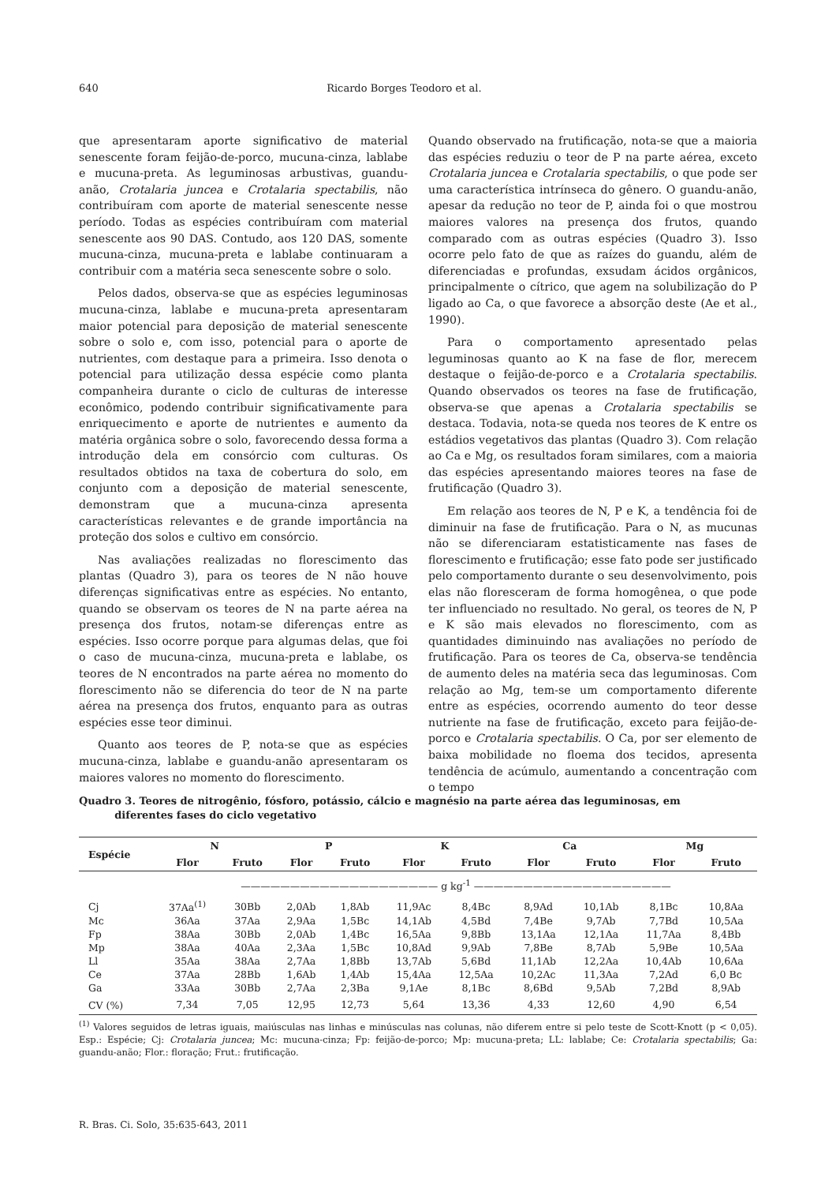640 Ricardo Borges Teodoro et al.
que apresentaram aporte significativo de material senescente foram feijão-de-porco, mucuna-cinza, lablabe e mucuna-preta. As leguminosas arbustivas, guandu-anão, Crotalaria juncea e Crotalaria spectabilis, não contribuíram com aporte de material senescente nesse período. Todas as espécies contribuíram com material senescente aos 90 DAS. Contudo, aos 120 DAS, somente mucuna-cinza, mucuna-preta e lablabe continuaram a contribuir com a matéria seca senescente sobre o solo.
Pelos dados, observa-se que as espécies leguminosas mucuna-cinza, lablabe e mucuna-preta apresentaram maior potencial para deposição de material senescente sobre o solo e, com isso, potencial para o aporte de nutrientes, com destaque para a primeira. Isso denota o potencial para utilização dessa espécie como planta companheira durante o ciclo de culturas de interesse econômico, podendo contribuir significativamente para enriquecimento e aporte de nutrientes e aumento da matéria orgânica sobre o solo, favorecendo dessa forma a introdução dela em consórcio com culturas. Os resultados obtidos na taxa de cobertura do solo, em conjunto com a deposição de material senescente, demonstram que a mucuna-cinza apresenta características relevantes e de grande importância na proteção dos solos e cultivo em consórcio.
Nas avaliações realizadas no florescimento das plantas (Quadro 3), para os teores de N não houve diferenças significativas entre as espécies. No entanto, quando se observam os teores de N na parte aérea na presença dos frutos, notam-se diferenças entre as espécies. Isso ocorre porque para algumas delas, que foi o caso de mucuna-cinza, mucuna-preta e lablabe, os teores de N encontrados na parte aérea no momento do florescimento não se diferencia do teor de N na parte aérea na presença dos frutos, enquanto para as outras espécies esse teor diminui.
Quanto aos teores de P, nota-se que as espécies mucuna-cinza, lablabe e guandu-anão apresentaram os maiores valores no momento do florescimento.
Quando observado na frutificação, nota-se que a maioria das espécies reduziu o teor de P na parte aérea, exceto Crotalaria juncea e Crotalaria spectabilis, o que pode ser uma característica intrínseca do gênero. O guandu-anão, apesar da redução no teor de P, ainda foi o que mostrou maiores valores na presença dos frutos, quando comparado com as outras espécies (Quadro 3). Isso ocorre pelo fato de que as raízes do guandu, além de diferenciadas e profundas, exsudam ácidos orgânicos, principalmente o cítrico, que agem na solubilização do P ligado ao Ca, o que favorece a absorção deste (Ae et al., 1990).
Para o comportamento apresentado pelas leguminosas quanto ao K na fase de flor, merecem destaque o feijão-de-porco e a Crotalaria spectabilis. Quando observados os teores na fase de frutificação, observa-se que apenas a Crotalaria spectabilis se destaca. Todavia, nota-se queda nos teores de K entre os estádios vegetativos das plantas (Quadro 3). Com relação ao Ca e Mg, os resultados foram similares, com a maioria das espécies apresentando maiores teores na fase de frutificação (Quadro 3).
Em relação aos teores de N, P e K, a tendência foi de diminuir na fase de frutificação. Para o N, as mucunas não se diferenciaram estatisticamente nas fases de florescimento e frutificação; esse fato pode ser justificado pelo comportamento durante o seu desenvolvimento, pois elas não floresceram de forma homogênea, o que pode ter influenciado no resultado. No geral, os teores de N, P e K são mais elevados no florescimento, com as quantidades diminuindo nas avaliações no período de frutificação. Para os teores de Ca, observa-se tendência de aumento deles na matéria seca das leguminosas. Com relação ao Mg, tem-se um comportamento diferente entre as espécies, ocorrendo aumento do teor desse nutriente na fase de frutificação, exceto para feijão-de-porco e Crotalaria spectabilis. O Ca, por ser elemento de baixa mobilidade no floema dos tecidos, apresenta tendência de acúmulo, aumentando a concentração com o tempo
Quadro 3. Teores de nitrogênio, fósforo, potássio, cálcio e magnésio na parte aérea das leguminosas, em
diferentes fases do ciclo vegetativo
| Espécie | N | | P | | K | | Ca | | Mg | |
| --- | --- | --- | --- | --- | --- | --- | --- | --- | --- | --- |
| | Flor | Fruto | Flor | Fruto | Flor | Fruto | Flor | Fruto | Flor | Fruto |
| | ———————————————————— g kg<sup>-1</sup> ———————————————————— | | | | | | | | | |
| Cj | 37Aa<sup>(1)</sup> | 30Bb | 2,0Ab | 1,8Ab | 11,9Ac | 8,4Bc | 8,9Ad | 10,1Ab | 8,1Bc | 10,8Aa |
| Mc | 36Aa | 37Aa | 2,9Aa | 1,5Bc | 14,1Ab | 4,5Bd | 7,4Be | 9,7Ab | 7,7Bd | 10,5Aa |
| Fp | 38Aa | 30Bb | 2,0Ab | 1,4Bc | 16,5Aa | 9,8Bb | 13,1Aa | 12,1Aa | 11,7Aa | 8,4Bb |
| Mp | 38Aa | 40Aa | 2,3Aa | 1,5Bc | 10,8Ad | 9,9Ab | 7,8Be | 8,7Ab | 5,9Be | 10,5Aa |
| Ll | 35Aa | 38Aa | 2,7Aa | 1,8Bb | 13,7Ab | 5,6Bd | 11,1Ab | 12,2Aa | 10,4Ab | 10,6Aa |
| Ce | 37Aa | 28Bb | 1,6Ab | 1,4Ab | 15,4Aa | 12,5Aa | 10,2Ac | 11,3Aa | 7,2Ad | 6,0 Bc |
| Ga | 33Aa | 30Bb | 2,7Aa | 2,3Ba | 9,1Ae | 8,1Bc | 8,6Bd | 9,5Ab | 7,2Bd | 8,9Ab |
| CV (%) | 7,34 | 7,05 | 12,95 | 12,73 | 5,64 | 13,36 | 4,33 | 12,60 | 4,90 | 6,54 |
<sup>(1)</sup> Valores seguidos de letras iguais, maiúsculas nas linhas e minúsculas nas colunas, não diferem entre si pelo teste de Scott-Knott (p < 0,05). Esp.: Espécie; Cj: Crotalaria juncea; Mc: mucuna-cinza; Fp: feijão-de-porco; Mp: mucuna-preta; LL: lablabe; Ce: Crotalaria spectabilis; Ga: guandu-anão; Flor.: floração; Frut.: frutificação.
R. Bras. Ci. Solo, 35:635-643, 2011